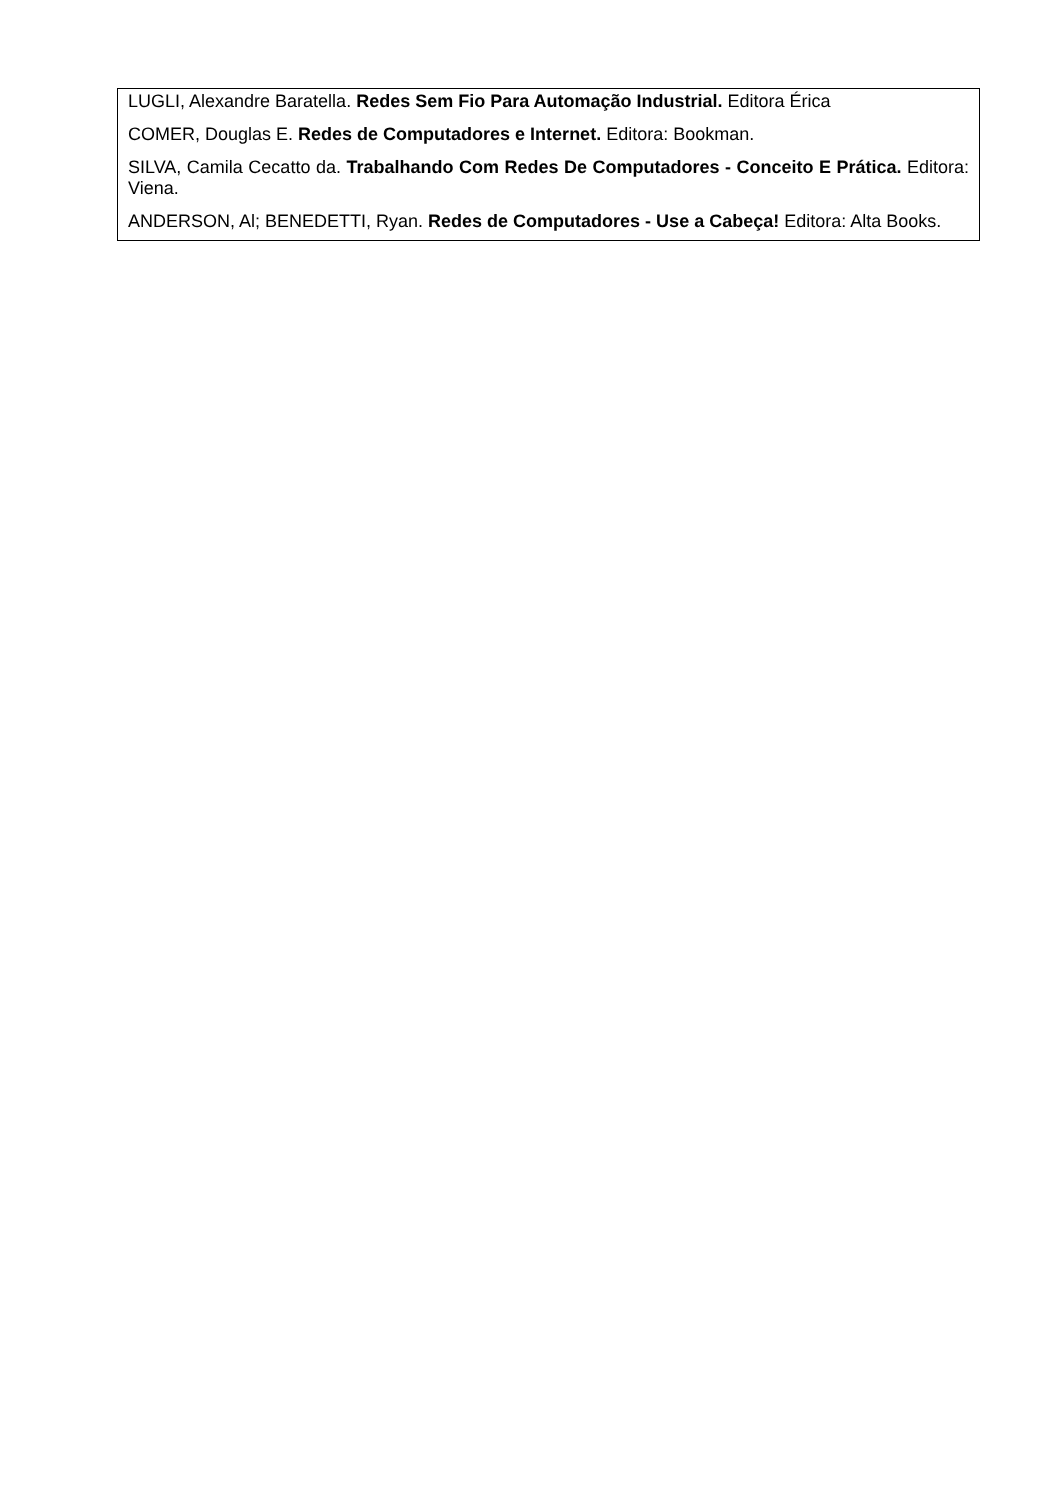| LUGLI, Alexandre Baratella. Redes Sem Fio Para Automação Industrial. Editora Érica COMER, Douglas E. Redes de Computadores e Internet. Editora: Bookman. SILVA, Camila Cecatto da. Trabalhando Com Redes De Computadores - Conceito E Prática. Editora: Viena. ANDERSON, Al; BENEDETTI, Ryan. Redes de Computadores - Use a Cabeça! Editora: Alta Books. |